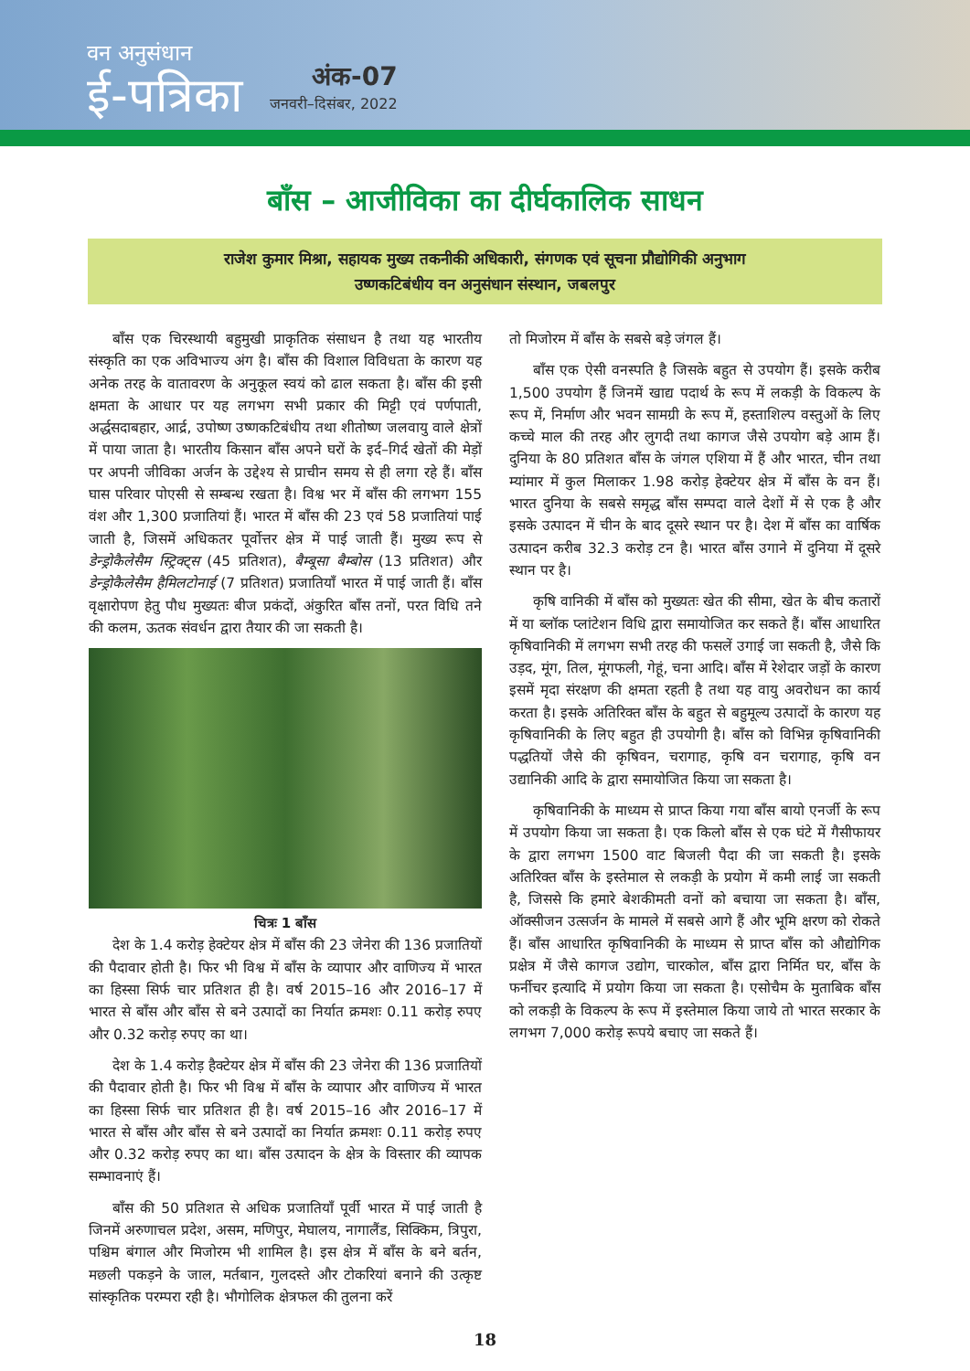वन अनुसंधान
ई-पत्रिका
अंक-07
जनवरी–दिसंबर, 2022
बाँस – आजीविका का दीर्घकालिक साधन
राजेश कुमार मिश्रा, सहायक मुख्य तकनीकी अधिकारी, संगणक एवं सूचना प्रौद्योगिकी अनुभाग
उष्णकटिबंधीय वन अनुसंधान संस्थान, जबलपुर
बाँस एक चिरस्थायी बहुमुखी प्राकृतिक संसाधन है तथा यह भारतीय संस्कृति का एक अविभाज्य अंग है। बाँस की विशाल विविधता के कारण यह अनेक तरह के वातावरण के अनुकूल स्वयं को ढाल सकता है। बाँस की इसी क्षमता के आधार पर यह लगभग सभी प्रकार की मिट्टी एवं पर्णपाती, अर्द्धसदाबहार, आर्द्र, उपोष्ण उष्णकटिबंधीय तथा शीतोष्ण जलवायु वाले क्षेत्रों में पाया जाता है। भारतीय किसान बाँस अपने घरों के इर्द–गिर्द खेतों की मेड़ों पर अपनी जीविका अर्जन के उद्देश्य से प्राचीन समय से ही लगा रहे हैं। बाँस घास परिवार पोएसी से सम्बन्ध रखता है। विश्व भर में बाँस की लगभग 155 वंश और 1,300 प्रजातियां हैं। भारत में बाँस की 23 एवं 58 प्रजातियां पाई जाती है, जिसमें अधिकतर पूर्वोत्तर क्षेत्र में पाई जाती हैं। मुख्य रूप से डेन्ड्रोकैलेसैम स्ट्रिक्ट्स (45 प्रतिशत), बैम्बूसा बैम्बोस (13 प्रतिशत) और डेन्ड्रोकैलेसैम हैमिलटोनाई (7 प्रतिशत) प्रजातियाँ भारत में पाई जाती हैं। बाँस वृक्षारोपण हेतु पौध मुख्यतः बीज प्रकंदों, अंकुरित बाँस तनों, परत विधि तने की कलम, ऊतक संवर्धन द्वारा तैयार की जा सकती है।
चित्रः 1 बाँस
देश के 1.4 करोड़ हेक्टेयर क्षेत्र में बाँस की 23 जेनेरा की 136 प्रजातियों की पैदावार होती है। फिर भी विश्व में बाँस के व्यापार और वाणिज्य में भारत का हिस्सा सिर्फ चार प्रतिशत ही है। वर्ष 2015–16 और 2016–17 में भारत से बाँस और बाँस से बने उत्पादों का निर्यात क्रमशः 0.11 करोड़ रुपए और 0.32 करोड़ रुपए का था।
देश के 1.4 करोड़ हैक्टेयर क्षेत्र में बाँस की 23 जेनेरा की 136 प्रजातियों की पैदावार होती है। फिर भी विश्व में बाँस के व्यापार और वाणिज्य में भारत का हिस्सा सिर्फ चार प्रतिशत ही है। वर्ष 2015–16 और 2016–17 में भारत से बाँस और बाँस से बने उत्पादों का निर्यात क्रमशः 0.11 करोड़ रुपए और 0.32 करोड़ रुपए का था। बाँस उत्पादन के क्षेत्र के विस्तार की व्यापक सम्भावनाएं हैं।
बाँस की 50 प्रतिशत से अधिक प्रजातियाँ पूर्वी भारत में पाई जाती है जिनमें अरुणाचल प्रदेश, असम, मणिपुर, मेघालय, नागालैंड, सिक्किम, त्रिपुरा, पश्चिम बंगाल और मिजोरम भी शामिल है। इस क्षेत्र में बाँस के बने बर्तन, मछली पकड़ने के जाल, मर्तबान, गुलदस्ते और टोकरियां बनाने की उत्कृष्ट सांस्कृतिक परम्परा रही है। भौगोलिक क्षेत्रफल की तुलना करें
तो मिजोरम में बाँस के सबसे बड़े जंगल हैं।
बाँस एक ऐसी वनस्पति है जिसके बहुत से उपयोग हैं। इसके करीब 1,500 उपयोग हैं जिनमें खाद्य पदार्थ के रूप में लकड़ी के विकल्प के रूप में, निर्माण और भवन सामग्री के रूप में, हस्ताशिल्प वस्तुओं के लिए कच्चे माल की तरह और लुगदी तथा कागज जैसे उपयोग बड़े आम हैं। दुनिया के 80 प्रतिशत बाँस के जंगल एशिया में हैं और भारत, चीन तथा म्यांमार में कुल मिलाकर 1.98 करोड़ हेक्टेयर क्षेत्र में बाँस के वन हैं। भारत दुनिया के सबसे समृद्ध बाँस सम्पदा वाले देशों में से एक है और इसके उत्पादन में चीन के बाद दूसरे स्थान पर है। देश में बाँस का वार्षिक उत्पादन करीब 32.3 करोड़ टन है। भारत बाँस उगाने में दुनिया में दूसरे स्थान पर है।
कृषि वानिकी में बाँस को मुख्यतः खेत की सीमा, खेत के बीच कतारों में या ब्लॉक प्लांटेशन विधि द्वारा समायोजित कर सकते हैं। बाँस आधारित कृषिवानिकी में लगभग सभी तरह की फसलें उगाई जा सकती है, जैसे कि उड़द, मूंग, तिल, मूंगफली, गेहूं, चना आदि। बाँस में रेशेदार जड़ों के कारण इसमें मृदा संरक्षण की क्षमता रहती है तथा यह वायु अवरोधन का कार्य करता है। इसके अतिरिक्त बाँस के बहुत से बहुमूल्य उत्पादों के कारण यह कृषिवानिकी के लिए बहुत ही उपयोगी है। बाँस को विभिन्न कृषिवानिकी पद्धतियों जैसे की कृषिवन, चरागाह, कृषि वन चरागाह, कृषि वन उद्यानिकी आदि के द्वारा समायोजित किया जा सकता है।
कृषिवानिकी के माध्यम से प्राप्त किया गया बाँस बायो एनर्जी के रूप में उपयोग किया जा सकता है। एक किलो बाँस से एक घंटे में गैसीफायर के द्वारा लगभग 1500 वाट बिजली पैदा की जा सकती है। इसके अतिरिक्त बाँस के इस्तेमाल से लकड़ी के प्रयोग में कमी लाई जा सकती है, जिससे कि हमारे बेशकीमती वनों को बचाया जा सकता है। बाँस, ऑक्सीजन उत्सर्जन के मामले में सबसे आगे हैं और भूमि क्षरण को रोकते हैं। बाँस आधारित कृषिवानिकी के माध्यम से प्राप्त बाँस को औद्योगिक प्रक्षेत्र में जैसे कागज उद्योग, चारकोल, बाँस द्वारा निर्मित घर, बाँस के फर्नीचर इत्यादि में प्रयोग किया जा सकता है। एसोचैम के मुताबिक बाँस को लकड़ी के विकल्प के रूप में इस्तेमाल किया जाये तो भारत सरकार के लगभग 7,000 करोड़ रूपये बचाए जा सकते हैं।
18